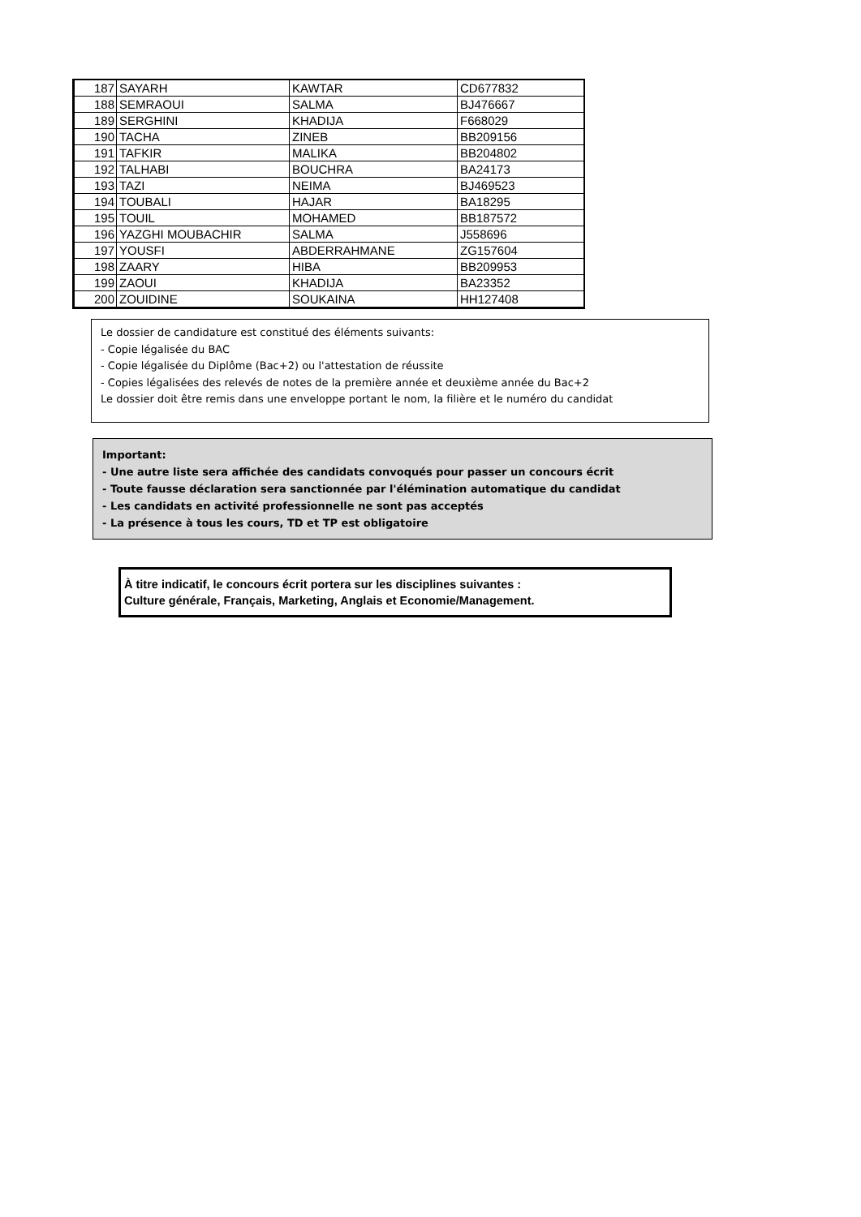| 187 | SAYARH | KAWTAR | CD677832 |
| 188 | SEMRAOUI | SALMA | BJ476667 |
| 189 | SERGHINI | KHADIJA | F668029 |
| 190 | TACHA | ZINEB | BB209156 |
| 191 | TAFKIR | MALIKA | BB204802 |
| 192 | TALHABI | BOUCHRA | BA24173 |
| 193 | TAZI | NEIMA | BJ469523 |
| 194 | TOUBALI | HAJAR | BA18295 |
| 195 | TOUIL | MOHAMED | BB187572 |
| 196 | YAZGHI MOUBACHIR | SALMA | J558696 |
| 197 | YOUSFI | ABDERRAHMANE | ZG157604 |
| 198 | ZAARY | HIBA | BB209953 |
| 199 | ZAOUI | KHADIJA | BA23352 |
| 200 | ZOUIDINE | SOUKAINA | HH127408 |
Le dossier de candidature est constitué des éléments suivants:
- Copie légalisée du BAC
- Copie légalisée du Diplôme (Bac+2) ou l'attestation de réussite
- Copies légalisées des relevés de notes de la première année et deuxième année du Bac+2
Le dossier doit être remis dans une enveloppe portant le nom, la filière et le numéro du candidat
Important:
- Une autre liste sera affichée des candidats convoqués pour passer un concours écrit
- Toute fausse déclaration sera sanctionnée par l'élémination automatique du candidat
- Les candidats en activité professionnelle ne sont pas acceptés
- La présence à tous les cours, TD et TP est obligatoire
À titre indicatif, le concours écrit portera sur les disciplines suivantes :
Culture générale, Français, Marketing, Anglais et Economie/Management.